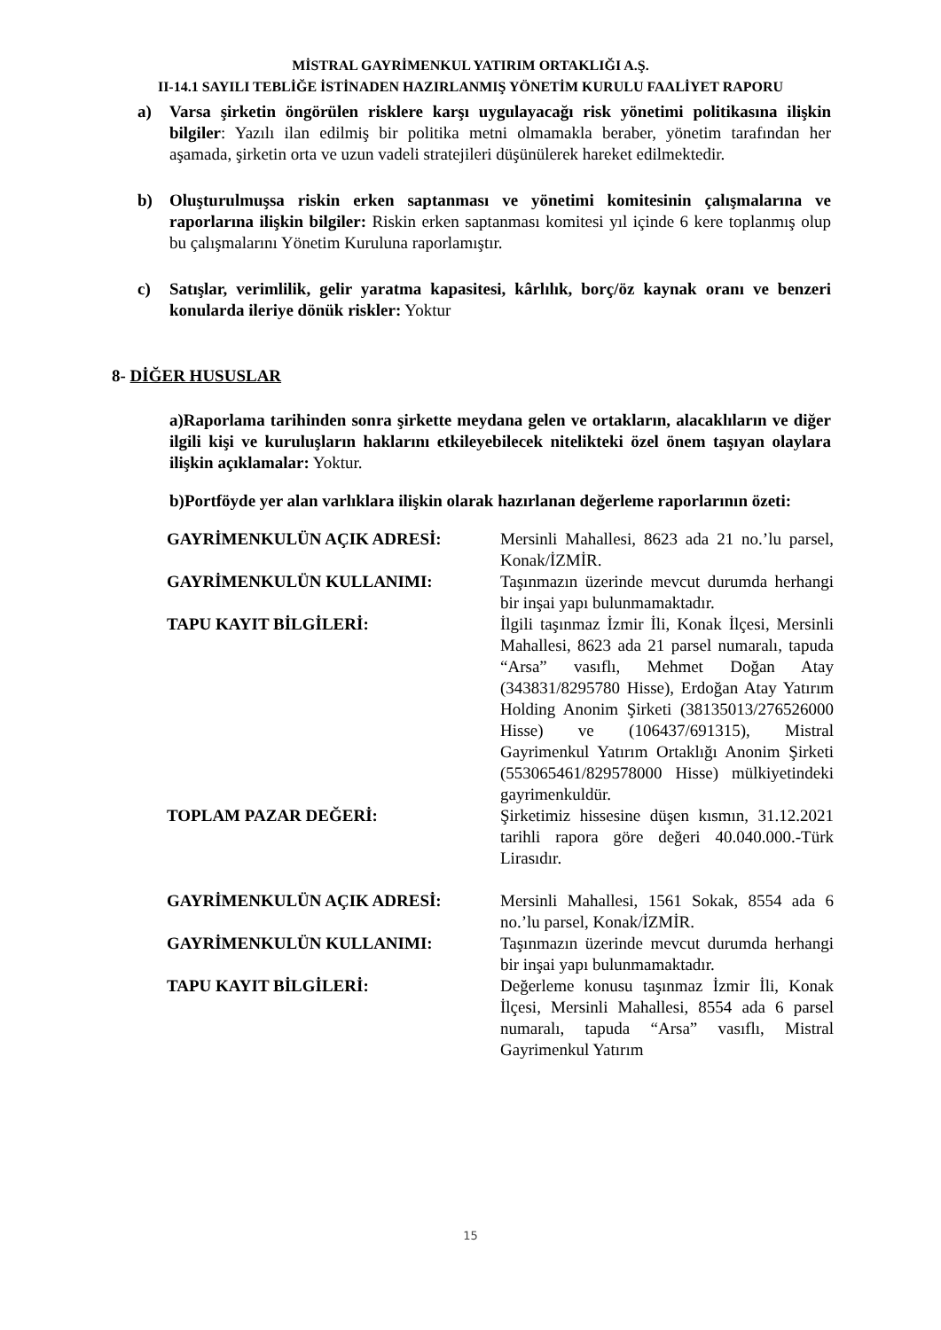MİSTRAL GAYRİMENKUL YATIRIM ORTAKLIĞI A.Ş.
II-14.1 SAYILI TEBLİĞE İSTİNADEN HAZIRLANMIŞ YÖNETİM KURULU FAALİYET RAPORU
a) Varsa şirketin öngörülen risklere karşı uygulayacağı risk yönetimi politikasına ilişkin bilgiler: Yazılı ilan edilmiş bir politika metni olmamakla beraber, yönetim tarafından her aşamada, şirketin orta ve uzun vadeli stratejileri düşünülerek hareket edilmektedir.
b) Oluşturulmuşsa riskin erken saptanması ve yönetimi komitesinin çalışmalarına ve raporlarına ilişkin bilgiler: Riskin erken saptanması komitesi yıl içinde 6 kere toplanmış olup bu çalışmalarını Yönetim Kuruluna raporlamıştır.
c) Satışlar, verimlilik, gelir yaratma kapasitesi, kârlılık, borç/öz kaynak oranı ve benzeri konularda ileriye dönük riskler: Yoktur
8- DİĞER HUSUSLAR
a)Raporlama tarihinden sonra şirkette meydana gelen ve ortakların, alacaklıların ve diğer ilgili kişi ve kuruluşların haklarını etkileyebilecek nitelikteki özel önem taşıyan olaylara ilişkin açıklamalar: Yoktur.
b)Portföyde yer alan varlıklara ilişkin olarak hazırlanan değerleme raporlarının özeti:
| GAYRİMENKULÜN AÇIK ADRESİ: | Mersinli Mahallesi, 8623 ada 21 no.’lu parsel, Konak/İZMİR. |
| GAYRİMENKULÜN KULLANIMI: | Taşınmazın üzerinde mevcut durumda herhangi bir inşai yapı bulunmamaktadır. |
| TAPU KAYIT BİLGİLERİ: | İlgili taşınmaz İzmir İli, Konak İlçesi, Mersinli Mahallesi, 8623 ada 21 parsel numaralı, tapuda “Arsa” vasıflı, Mehmet Doğan Atay (343831/8295780 Hisse), Erdoğan Atay Yatırım Holding Anonim Şirketi (38135013/276526000 Hisse) ve (106437/691315), Mistral Gayrimenkul Yatırım Ortaklığı Anonim Şirketi (553065461/829578000 Hisse) mülkiyetindeki gayrimenkuldür. |
| TOPLAM PAZAR DEĞERİ: | Şirketimiz hissesine düşen kısmın, 31.12.2021 tarihli rapora göre değeri 40.040.000.-Türk Lirasıdır. |
| GAYRİMENKULÜN AÇIK ADRESİ: | Mersinli Mahallesi, 1561 Sokak, 8554 ada 6 no.’lu parsel, Konak/İZMİR. |
| GAYRİMENKULÜN KULLANIMI: | Taşınmazın üzerinde mevcut durumda herhangi bir inşai yapı bulunmamaktadır. |
| TAPU KAYIT BİLGİLERİ: | Değerleme konusu taşınmaz İzmir İli, Konak İlçesi, Mersinli Mahallesi, 8554 ada 6 parsel numaralı, tapuda “Arsa” vasıflı, Mistral Gayrimenkul Yatırım |
15